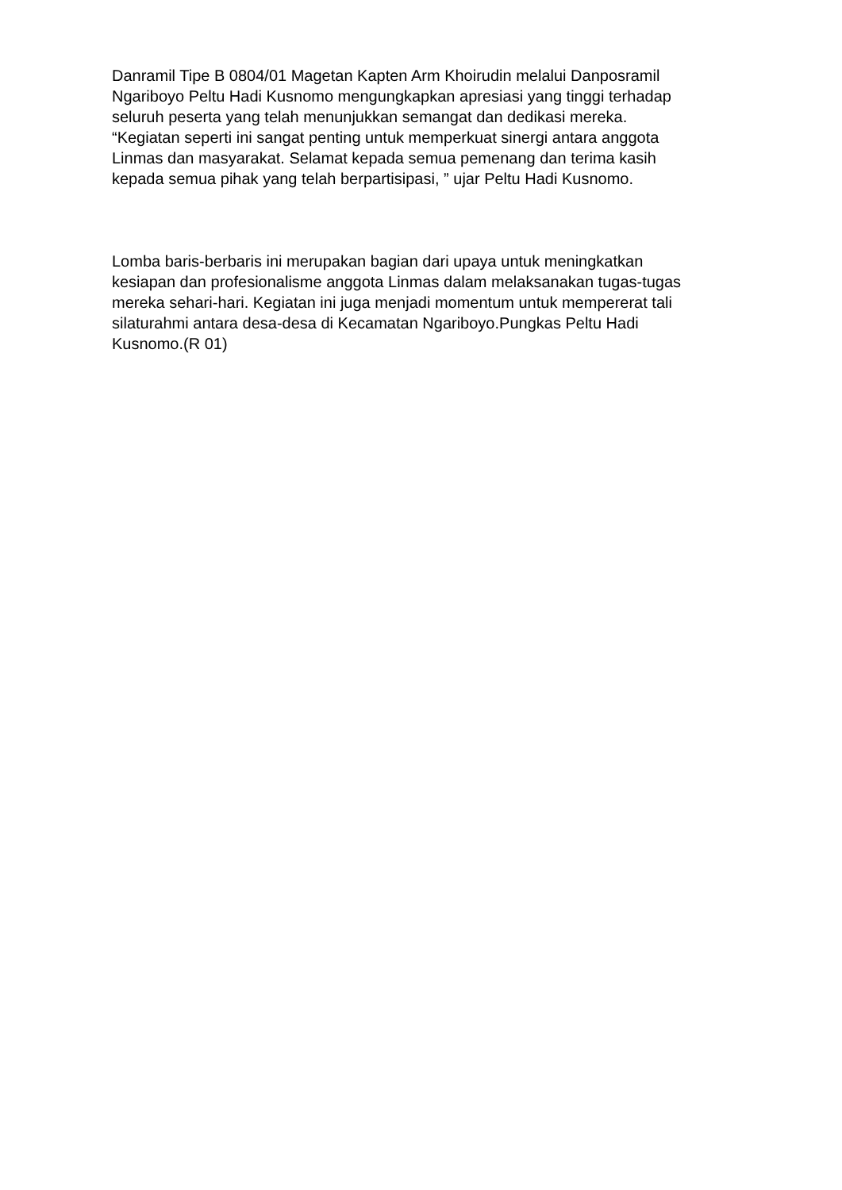Danramil Tipe B 0804/01 Magetan Kapten Arm Khoirudin melalui Danposramil
Ngariboyo Peltu Hadi Kusnomo mengungkapkan apresiasi yang tinggi terhadap
seluruh peserta yang telah menunjukkan semangat dan dedikasi mereka.
“Kegiatan seperti ini sangat penting untuk memperkuat sinergi antara anggota
Linmas dan masyarakat. Selamat kepada semua pemenang dan terima kasih
kepada semua pihak yang telah berpartisipasi, ” ujar Peltu Hadi Kusnomo.
Lomba baris-berbaris ini merupakan bagian dari upaya untuk meningkatkan
kesiapan dan profesionalisme anggota Linmas dalam melaksanakan tugas-tugas
mereka sehari-hari. Kegiatan ini juga menjadi momentum untuk mempererat tali
silaturahmi antara desa-desa di Kecamatan Ngariboyo.Pungkas Peltu Hadi
Kusnomo.(R 01)